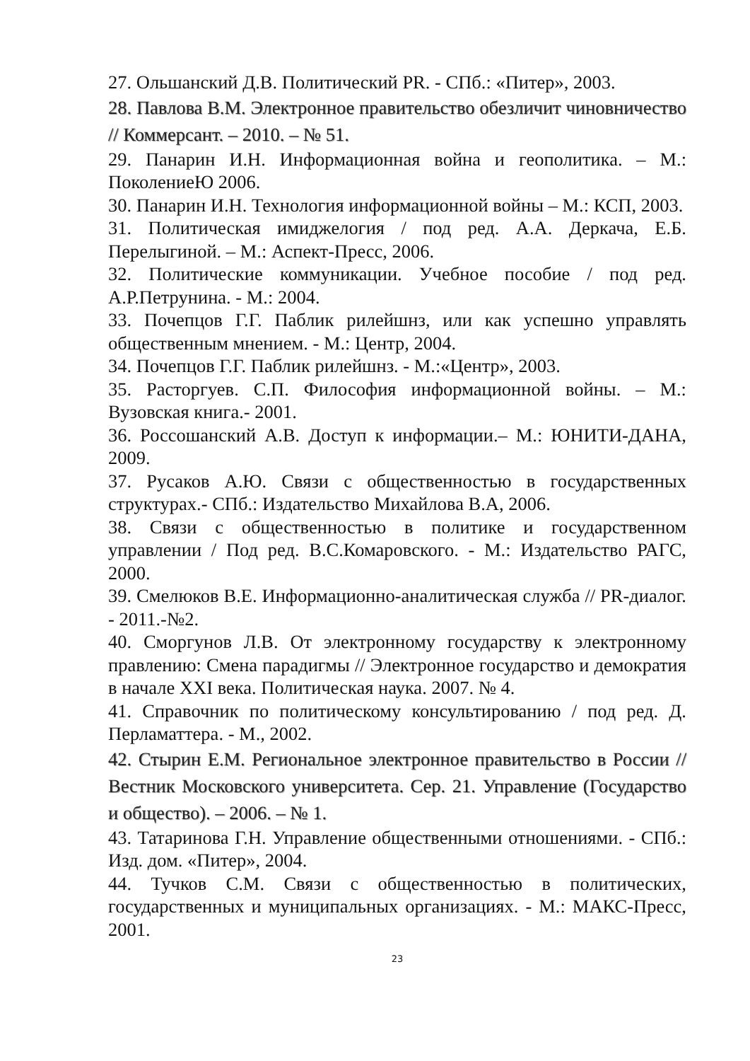27. Ольшанский Д.В. Политический PR. - СПб.: «Питер», 2003.
28. Павлова В.М. Электронное правительство обезличит чиновничество // Коммерсант. – 2010. – № 51.
29. Панарин И.Н. Информационная война и геополитика. – М.: ПоколениеЮ 2006.
30. Панарин И.Н. Технология информационной войны – М.: КСП, 2003.
31. Политическая имиджелогия / под ред. А.А. Деркача, Е.Б. Перелыгиной. – М.: Аспект-Пресс, 2006.
32. Политические коммуникации. Учебное пособие / под ред. А.Р.Петрунина. - М.: 2004.
33. Почепцов Г.Г. Паблик рилейшнз, или как успешно управлять общественным мнением. - М.: Центр, 2004.
34. Почепцов Г.Г. Паблик рилейшнз. - М.:«Центр», 2003.
35. Расторгуев. С.П. Философия информационной войны. – М.: Вузовская книга.- 2001.
36. Россошанский А.В. Доступ к информации.– М.: ЮНИТИ-ДАНА, 2009.
37. Русаков А.Ю. Связи с общественностью в государственных структурах.- СПб.: Издательство Михайлова В.А, 2006.
38. Связи с общественностью в политике и государственном управлении / Под ред. В.С.Комаровского. - М.: Издательство РАГС, 2000.
39. Смелюков В.Е. Информационно-аналитическая служба // PR-диалог. - 2011.-№2.
40. Сморгунов Л.В. От электронному государству к электронному правлению: Смена парадигмы // Электронное государство и демократия в начале XXI века. Политическая наука. 2007. № 4.
41. Справочник по политическому консультированию / под ред. Д. Перламаттера. - М., 2002.
42. Стырин Е.М. Региональное электронное правительство в России // Вестник Московского университета. Сер. 21. Управление (Государство и общество). – 2006. – № 1.
43. Татаринова Г.Н. Управление общественными отношениями. - СПб.: Изд. дом. «Питер», 2004.
44. Тучков С.М. Связи с общественностью в политических, государственных и муниципальных организациях. - М.: МАКС-Пресс, 2001.
23